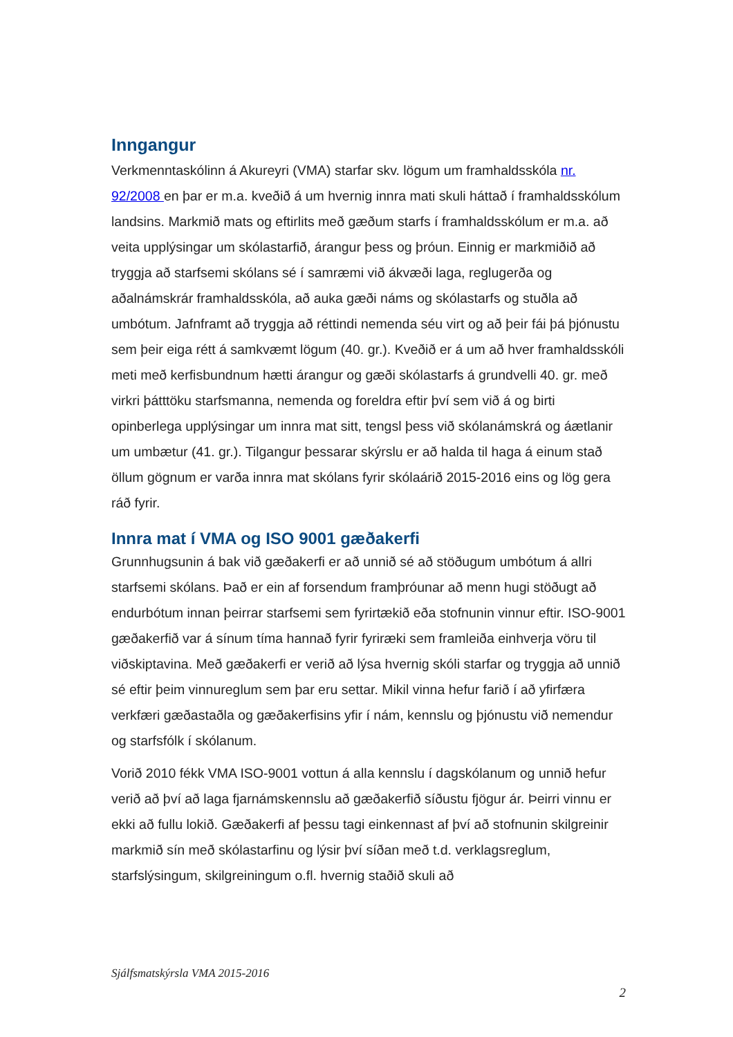Inngangur
Verkmenntaskólinn á Akureyri (VMA) starfar skv. lögum um framhaldsskóla nr. 92/2008 en þar er m.a. kveðið á um hvernig innra mati skuli háttað í framhaldsskólum landsins. Markmið mats og eftirlits með gæðum starfs í framhaldsskólum er m.a. að veita upplýsingar um skólastarfið, árangur þess og þróun. Einnig er markmiðið að tryggja að starfsemi skólans sé í samræmi við ákvæði laga, reglugerða og aðalnámskrár framhaldsskóla, að auka gæði náms og skólastarfs og stuðla að umbótum. Jafnframt að tryggja að réttindi nemenda séu virt og að þeir fái þá þjónustu sem þeir eiga rétt á samkvæmt lögum (40. gr.). Kveðið er á um að hver framhaldsskóli meti með kerfisbundnum hætti árangur og gæði skólastarfs á grundvelli 40. gr. með virkri þátttöku starfsmanna, nemenda og foreldra eftir því sem við á og birti opinberlega upplýsingar um innra mat sitt, tengsl þess við skólanámskrá og áætlanir um umbætur (41. gr.). Tilgangur þessarar skýrslu er að halda til haga á einum stað öllum gögnum er varða innra mat skólans fyrir skólaárið 2015-2016 eins og lög gera ráð fyrir.
Innra mat í VMA og ISO 9001 gæðakerfi
Grunnhugsunin á bak við gæðakerfi er að unnið sé að stöðugum umbótum á allri starfsemi skólans. Það er ein af forsendum framþróunar að menn hugi stöðugt að endurbótum innan þeirrar starfsemi sem fyrirtækið eða stofnunin vinnur eftir. ISO-9001 gæðakerfið var á sínum tíma hannað fyrir fyriræki sem framleiða einhverja vöru til viðskiptavina. Með gæðakerfi er verið að lýsa hvernig skóli starfar og tryggja að unnið sé eftir þeim vinnureglum sem þar eru settar. Mikil vinna hefur farið í að yfirfæra verkfæri gæðastaðla og gæðakerfisins yfir í nám, kennslu og þjónustu við nemendur og starfsfólk í skólanum.
Vorið 2010 fékk VMA ISO-9001 vottun á alla kennslu í dagskólanum og unnið hefur verið að því að laga fjarnámskennslu að gæðakerfið síðustu fjögur ár. Þeirri vinnu er ekki að fullu lokið. Gæðakerfi af þessu tagi einkennast af því að stofnunin skilgreinir markmið sín með skólastarfinu og lýsir því síðan með t.d. verklagsreglum, starfslýsingum, skilgreiningum o.fl. hvernig staðið skuli að
Sjálfsmatskýrsla VMA 2015-2016
2